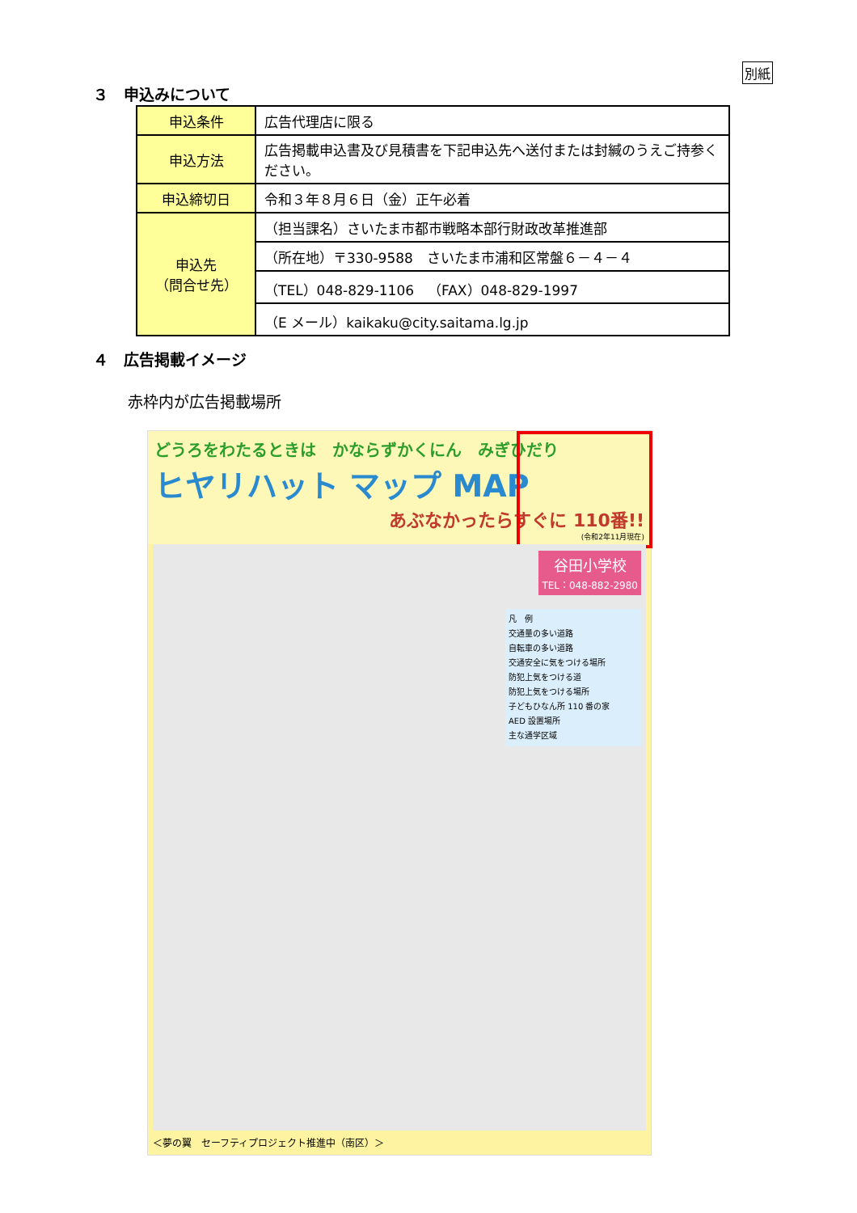別紙
３　申込みについて
| 申込条件 | 広告代理店に限る |
| 申込方法 | 広告掲載申込書及び見積書を下記申込先へ送付または封緘のうえご持参ください。 |
| 申込締切日 | 令和３年８月６日（金）正午必着 |
| 申込先 （問合せ先） | （担当課名）さいたま市都市戦略本部行財政改革推進部 |
| | （所在地）〒330-9588 さいたま市浦和区常盤６－４－４ |
| | （TEL）048-829-1106 （FAX）048-829-1997 |
| | （E メール）kaikaku@city.saitama.lg.jp |
４　広告掲載イメージ
赤枠内が広告掲載場所
どうろをわたるときは　かならずかくにん　みぎひだり
ヒヤリハット マップ MAP
あぶなかったらすぐに 110番!!
(令和2年11月現在)
谷田小学校
TEL：048-882-2980
凡　例
交通量の多い道路
自転車の多い道路
交通安全に気をつける場所
防犯上気をつける道
防犯上気をつける場所
子どもひなん所 110 番の家
AED 設置場所
主な通学区域
＜夢の翼　セーフティプロジェクト推進中（南区）＞